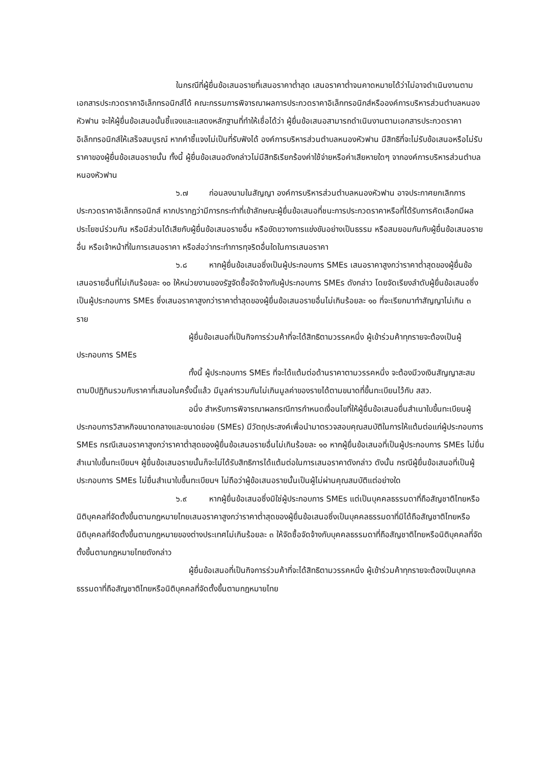ในกรณีที่ผู้ยื่นข้อเสนอรายที่เสนอราคาต่ำสุด เสนอราคาต่ำจนคาดหมายได้ว่าไม่อาจดำเนินงานตามเอกสารประกวดราคาอิเล็กทรอนิกส์ได้ คณะกรรมการพิจารณาผลการประกวดราคาอิเล็กทรอนิกส์หรือองค์การบริหารส่วนตำบลหนองหัวฟาน จะให้ผู้ยื่นข้อเสนอนั้นชี้แจงและแสดงหลักฐานที่ทำให้เชื่อได้ว่า ผู้ยื่นข้อเสนอสามารถดำเนินงานตามเอกสารประกวดราคาอิเล็กทรอนิกส์ให้เสร็จสมบูรณ์ หากคำชี้แจงไม่เป็นที่รับฟังได้ องค์การบริหารส่วนตำบลหนองหัวฟาน มีสิทธิที่จะไม่รับข้อเสนอหรือไม่รับราคาของผู้ยื่นข้อเสนอรายนั้น ทั้งนี้ ผู้ยื่นข้อเสนอดังกล่าวไม่มีสิทธิเรียกร้องค่าใช้จ่ายหรือค่าเสียหายใดๆ จากองค์การบริหารส่วนตำบลหนองหัวฟาน
๖.๗ ก่อนลงนามในสัญญา องค์การบริหารส่วนตำบลหนองหัวฟาน อาจประกาศยกเลิกการประกวดราคาอิเล็กทรอนิกส์ หากปรากฏว่ามีการกระทำที่เข้าลักษณะผู้ยื่นข้อเสนอที่ชนะการประกวดราคาหรือที่ได้รับการคัดเลือกมีผลประโยชน์ร่วมกัน หรือมีส่วนได้เสียกับผู้ยื่นข้อเสนอรายอื่น หรือขัดขวางการแข่งขันอย่างเป็นธรรม หรือสมยอมกันกับผู้ยื่นข้อเสนอรายอื่น หรือเจ้าหน้าที่ในการเสนอราคา หรือส่อว่ากระทำการทุจริตอื่นใดในการเสนอราคา
๖.๘ หากผู้ยื่นข้อเสนอซึ่งเป็นผู้ประกอบการ SMEs เสนอราคาสูงกว่าราคาต่ำสุดของผู้ยื่นข้อเสนอรายอื่นที่ไม่เกินร้อยละ ๑๐ ให้หน่วยงานของรัฐจัดซื้อจัดจ้างกับผู้ประกอบการ SMEs ดังกล่าว โดยจัดเรียงลำดับผู้ยื่นข้อเสนอซึ่งเป็นผู้ประกอบการ SMEs ซึ่งเสนอราคาสูงกว่าราคาต่ำสุดของผู้ยื่นข้อเสนอรายอื่นไม่เกินร้อยละ ๑๐ ที่จะเรียกมาทำสัญญาไม่เกิน ๓ ราย
ผู้ยื่นข้อเสนอที่เป็นกิจการร่วมค้าที่จะได้สิทธิตามวรรคหนึ่ง ผู้เข้าร่วมค้าทุกรายจะต้องเป็นผู้ประกอบการ SMEs
ทั้งนี้ ผู้ประกอบการ SMEs ที่จะได้แต้มต่อด้านราคาตามวรรคหนึ่ง จะต้องมีวงเงินสัญญาสะสมตามปีปฏิทินรวมกับราคาที่เสนอในครั้งนี้แล้ว มีมูลค่ารวมกันไม่เกินมูลค่าของรายได้ตามขนาดที่ขึ้นทะเบียนไว้กับ สสว.
อนึ่ง สำหรับการพิจารณาผลกรณีการกำหนดเงื่อนไขที่ให้ผู้ยื่นข้อเสนอยื่นสำเนาใบขึ้นทะเบียนผู้ประกอบการวิสาหกิจขนาดกลางและขนาดย่อย (SMEs) มีวัตถุประสงค์เพื่อนำมาตรวจสอบคุณสมบัติในการให้แต้มต่อแก่ผู้ประกอบการ SMEs กรณีเสนอราคาสูงกว่าราคาต่ำสุดของผู้ยื่นข้อเสนอรายอื่นไม่เกินร้อยละ ๑๐ หากผู้ยื่นข้อเสนอที่เป็นผู้ประกอบการ SMEs ไม่ยื่นสำเนาใบขึ้นทะเบียนฯ ผู้ยื่นข้อเสนอรายนั้นก็จะไม่ได้รับสิทธิการได้แต้มต่อในการเสนอราคาดังกล่าว ดังนั้น กรณีผู้ยื่นข้อเสนอที่เป็นผู้ประกอบการ SMEs ไม่ยื่นสำเนาใบขึ้นทะเบียนฯ ไม่ถือว่าผู้ข้อเสนอรายนั้นเป็นผู้ไม่ผ่านคุณสมบัติแต่อย่างใด
๖.๙ หากผู้ยื่นข้อเสนอซึ่งมิใช่ผู้ประกอบการ SMEs แต่เป็นบุคคลธรรมดาที่ถือสัญชาติไทยหรือนิติบุคคลที่จัดตั้งขึ้นตามกฎหมายไทยเสนอราคาสูงกว่าราคาต่ำสุดของผู้ยื่นข้อเสนอซึ่งเป็นบุคคลธรรมดาที่มิได้ถือสัญชาติไทยหรือนิติบุคคลที่จัดตั้งขึ้นตามกฎหมายของต่างประเทศไม่เกินร้อยละ ๓ ให้จัดซื้อจัดจ้างกับบุคคลธรรมดาที่ถือสัญชาติไทยหรือนิติบุคคลที่จัดตั้งขึ้นตามกฎหมายไทยดังกล่าว
ผู้ยื่นข้อเสนอที่เป็นกิจการร่วมค้าที่จะได้สิทธิตามวรรคหนึ่ง ผู้เข้าร่วมค้าทุกรายจะต้องเป็นบุคคลธรรมดาที่ถือสัญชาติไทยหรือนิติบุคคลที่จัดตั้งขึ้นตามกฎหมายไทย